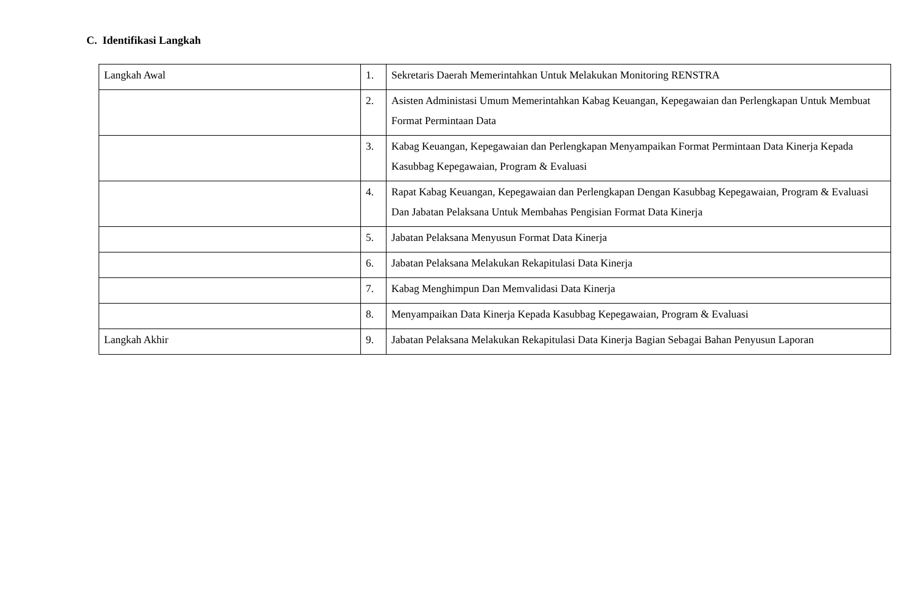C. Identifikasi Langkah
| Langkah Awal | 1. | Sekretaris Daerah Memerintahkan Untuk Melakukan Monitoring RENSTRA |
| | 2. | Asisten Administasi Umum Memerintahkan Kabag Keuangan, Kepegawaian dan Perlengkapan Untuk Membuat Format Permintaan Data |
| | 3. | Kabag Keuangan, Kepegawaian dan Perlengkapan Menyampaikan Format Permintaan Data Kinerja Kepada Kasubbag Kepegawaian, Program & Evaluasi |
| | 4. | Rapat Kabag Keuangan, Kepegawaian dan Perlengkapan Dengan Kasubbag Kepegawaian, Program & Evaluasi Dan Jabatan Pelaksana Untuk Membahas Pengisian Format Data Kinerja |
| | 5. | Jabatan Pelaksana Menyusun Format Data Kinerja |
| | 6. | Jabatan Pelaksana Melakukan Rekapitulasi Data Kinerja |
| | 7. | Kabag Menghimpun Dan Memvalidasi Data Kinerja |
| | 8. | Menyampaikan Data Kinerja Kepada Kasubbag Kepegawaian, Program & Evaluasi |
| Langkah Akhir | 9. | Jabatan Pelaksana Melakukan Rekapitulasi Data Kinerja Bagian Sebagai Bahan Penyusun Laporan |